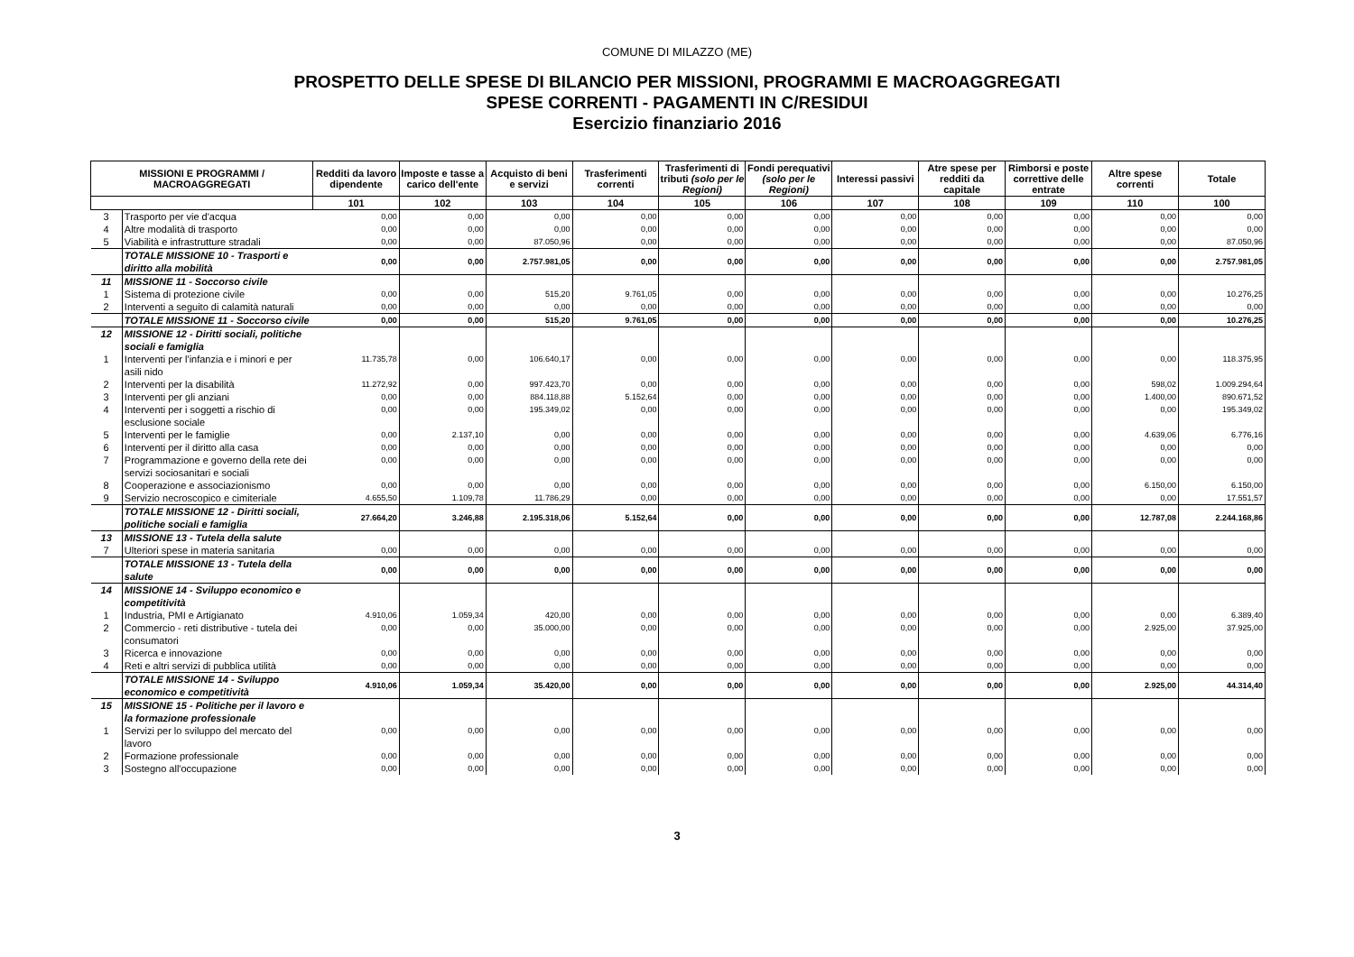COMUNE DI MILAZZO (ME)
PROSPETTO DELLE SPESE DI BILANCIO PER MISSIONI, PROGRAMMI E MACROAGGREGATI
SPESE CORRENTI - PAGAMENTI IN C/RESIDUI
Esercizio finanziario 2016
| MISSIONI E PROGRAMMI / MACROAGGREGATI | | Redditi da lavoro dipendente | Imposte e tasse a carico dell'ente | Acquisto di beni e servizi | Trasferimenti correnti | Trasferimenti di tributi (solo per le Regioni) | Fondi perequativi (solo per le Regioni) | Interessi passivi | Atre spese per redditi da capitale | Rimborsi e poste correttive delle entrate | Altre spese correnti | Totale |
| --- | --- | --- | --- | --- | --- | --- | --- | --- | --- | --- | --- | --- |
| | | 101 | 102 | 103 | 104 | 105 | 106 | 107 | 108 | 109 | 110 | 100 |
| 3 | Trasporto per vie d'acqua | 0,00 | 0,00 | 0,00 | 0,00 | 0,00 | 0,00 | 0,00 | 0,00 | 0,00 | 0,00 | 0,00 |
| 4 | Altre modalità di trasporto | 0,00 | 0,00 | 0,00 | 0,00 | 0,00 | 0,00 | 0,00 | 0,00 | 0,00 | 0,00 | 0,00 |
| 5 | Viabilità e infrastrutture stradali | 0,00 | 0,00 | 87.050,96 | 0,00 | 0,00 | 0,00 | 0,00 | 0,00 | 0,00 | 0,00 | 87.050,96 |
| | TOTALE MISSIONE 10 - Trasporti e diritto alla mobilità | 0,00 | 0,00 | 2.757.981,05 | 0,00 | 0,00 | 0,00 | 0,00 | 0,00 | 0,00 | 0,00 | 2.757.981,05 |
| 11 | MISSIONE 11 - Soccorso civile | | | | | | | | | | | |
| 1 | Sistema di protezione civile | 0,00 | 0,00 | 515,20 | 9.761,05 | 0,00 | 0,00 | 0,00 | 0,00 | 0,00 | 0,00 | 10.276,25 |
| 2 | Interventi a seguito di calamità naturali | 0,00 | 0,00 | 0,00 | 0,00 | 0,00 | 0,00 | 0,00 | 0,00 | 0,00 | 0,00 | 0,00 |
| | TOTALE MISSIONE 11 - Soccorso civile | 0,00 | 0,00 | 515,20 | 9.761,05 | 0,00 | 0,00 | 0,00 | 0,00 | 0,00 | 0,00 | 10.276,25 |
| 12 | MISSIONE 12 - Diritti sociali, politiche sociali e famiglia | | | | | | | | | | | |
| 1 | Interventi per l'infanzia e i minori e per asili nido | 11.735,78 | 0,00 | 106.640,17 | 0,00 | 0,00 | 0,00 | 0,00 | 0,00 | 0,00 | 0,00 | 118.375,95 |
| 2 | Interventi per la disabilità | 11.272,92 | 0,00 | 997.423,70 | 0,00 | 0,00 | 0,00 | 0,00 | 0,00 | 0,00 | 598,02 | 1.009.294,64 |
| 3 | Interventi per gli anziani | 0,00 | 0,00 | 884.118,88 | 5.152,64 | 0,00 | 0,00 | 0,00 | 0,00 | 0,00 | 1.400,00 | 890.671,52 |
| 4 | Interventi per i soggetti a rischio di esclusione sociale | 0,00 | 0,00 | 195.349,02 | 0,00 | 0,00 | 0,00 | 0,00 | 0,00 | 0,00 | 0,00 | 195.349,02 |
| 5 | Interventi per le famiglie | 0,00 | 2.137,10 | 0,00 | 0,00 | 0,00 | 0,00 | 0,00 | 0,00 | 0,00 | 4.639,06 | 6.776,16 |
| 6 | Interventi per il diritto alla casa | 0,00 | 0,00 | 0,00 | 0,00 | 0,00 | 0,00 | 0,00 | 0,00 | 0,00 | 0,00 | 0,00 |
| 7 | Programmazione e governo della rete dei servizi sociosanitari e sociali | 0,00 | 0,00 | 0,00 | 0,00 | 0,00 | 0,00 | 0,00 | 0,00 | 0,00 | 0,00 | 0,00 |
| 8 | Cooperazione e associazionismo | 0,00 | 0,00 | 0,00 | 0,00 | 0,00 | 0,00 | 0,00 | 0,00 | 0,00 | 6.150,00 | 6.150,00 |
| 9 | Servizio necroscopico e cimiteriale | 4.655,50 | 1.109,78 | 11.786,29 | 0,00 | 0,00 | 0,00 | 0,00 | 0,00 | 0,00 | 0,00 | 17.551,57 |
| | TOTALE MISSIONE 12 - Diritti sociali, politiche sociali e famiglia | 27.664,20 | 3.246,88 | 2.195.318,06 | 5.152,64 | 0,00 | 0,00 | 0,00 | 0,00 | 0,00 | 12.787,08 | 2.244.168,86 |
| 13 | MISSIONE 13 - Tutela della salute | | | | | | | | | | | |
| 7 | Ulteriori spese in materia sanitaria | 0,00 | 0,00 | 0,00 | 0,00 | 0,00 | 0,00 | 0,00 | 0,00 | 0,00 | 0,00 | 0,00 |
| | TOTALE MISSIONE 13 - Tutela della salute | 0,00 | 0,00 | 0,00 | 0,00 | 0,00 | 0,00 | 0,00 | 0,00 | 0,00 | 0,00 | 0,00 |
| 14 | MISSIONE 14 - Sviluppo economico e competitività | | | | | | | | | | | |
| 1 | Industria, PMI e Artigianato | 4.910,06 | 1.059,34 | 420,00 | 0,00 | 0,00 | 0,00 | 0,00 | 0,00 | 0,00 | 0,00 | 6.389,40 |
| 2 | Commercio - reti distributive - tutela dei consumatori | 0,00 | 0,00 | 35.000,00 | 0,00 | 0,00 | 0,00 | 0,00 | 0,00 | 0,00 | 2.925,00 | 37.925,00 |
| 3 | Ricerca e innovazione | 0,00 | 0,00 | 0,00 | 0,00 | 0,00 | 0,00 | 0,00 | 0,00 | 0,00 | 0,00 | 0,00 |
| 4 | Reti e altri servizi di pubblica utilità | 0,00 | 0,00 | 0,00 | 0,00 | 0,00 | 0,00 | 0,00 | 0,00 | 0,00 | 0,00 | 0,00 |
| | TOTALE MISSIONE 14 - Sviluppo economico e competitività | 4.910,06 | 1.059,34 | 35.420,00 | 0,00 | 0,00 | 0,00 | 0,00 | 0,00 | 0,00 | 2.925,00 | 44.314,40 |
| 15 | MISSIONE 15 - Politiche per il lavoro e la formazione professionale | | | | | | | | | | | |
| 1 | Servizi per lo sviluppo del mercato del lavoro | 0,00 | 0,00 | 0,00 | 0,00 | 0,00 | 0,00 | 0,00 | 0,00 | 0,00 | 0,00 | 0,00 |
| 2 | Formazione professionale | 0,00 | 0,00 | 0,00 | 0,00 | 0,00 | 0,00 | 0,00 | 0,00 | 0,00 | 0,00 | 0,00 |
| 3 | Sostegno all'occupazione | 0,00 | 0,00 | 0,00 | 0,00 | 0,00 | 0,00 | 0,00 | 0,00 | 0,00 | 0,00 | 0,00 |
3